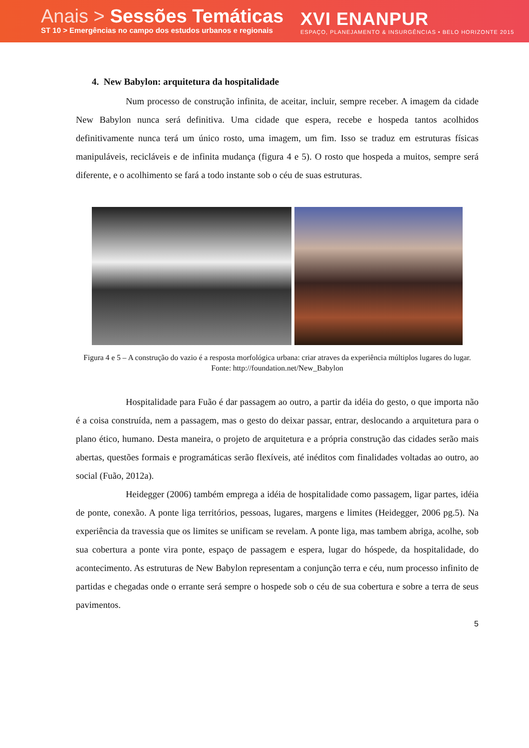Anais > Sessões Temáticas
ST 10 > Emergências no campo dos estudos urbanos e regionais
XVI ENANPUR
ESPAÇO, PLANEJAMENTO & INSURGÊNCIAS • BELO HORIZONTE 2015
4. New Babylon: arquitetura da hospitalidade
Num processo de construção infinita, de aceitar, incluir, sempre receber. A imagem da cidade New Babylon nunca será definitiva. Uma cidade que espera, recebe e hospeda tantos acolhidos definitivamente nunca terá um único rosto, uma imagem, um fim. Isso se traduz em estruturas físicas manipuláveis, recicláveis e de infinita mudança (figura 4 e 5). O rosto que hospeda a muitos, sempre será diferente, e o acolhimento se fará a todo instante sob o céu de suas estruturas.
Figura 4 e 5 – A construção do vazio é a resposta morfológica urbana: criar atraves da experiência múltiplos lugares do lugar.
Fonte: http://foundation.net/New_Babylon
Hospitalidade para Fuão é dar passagem ao outro, a partir da idéia do gesto, o que importa não é a coisa construída, nem a passagem, mas o gesto do deixar passar, entrar, deslocando a arquitetura para o plano ético, humano. Desta maneira, o projeto de arquitetura e a própria construção das cidades serão mais abertas, questões formais e programáticas serão flexíveis, até inéditos com finalidades voltadas ao outro, ao social (Fuão, 2012a).
Heidegger (2006) também emprega a idéia de hospitalidade como passagem, ligar partes, idéia de ponte, conexão. A ponte liga territórios, pessoas, lugares, margens e limites (Heidegger, 2006 pg.5). Na experiência da travessia que os limites se unificam se revelam. A ponte liga, mas tambem abriga, acolhe, sob sua cobertura a ponte vira ponte, espaço de passagem e espera, lugar do hóspede, da hospitalidade, do acontecimento. As estruturas de New Babylon representam a conjunção terra e céu, num processo infinito de partidas e chegadas onde o errante será sempre o hospede sob o céu de sua cobertura e sobre a terra de seus pavimentos.
5